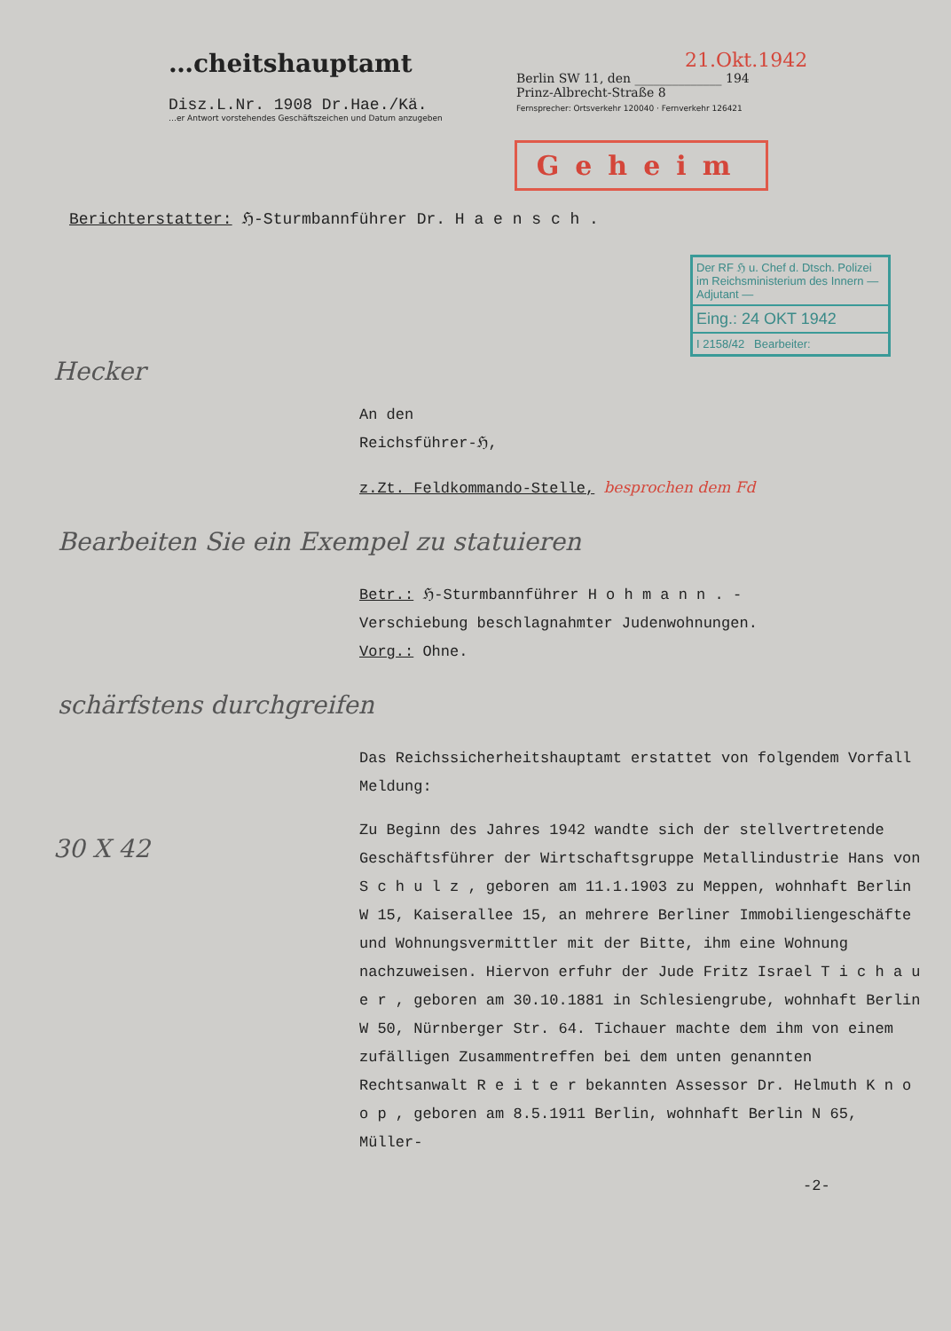…cheitshauptamt
Disz.L.Nr. 1908 Dr.Hae./Kä.
…er Antwort vorstehendes Geschäftszeichen und Datum anzugeben
21.Okt.1942
Berlin SW 11, den ______________ 194
Prinz-Albrecht-Straße 8
Fernsprecher: Ortsverkehr 120040 · Fernverkehr 126421
Geheim
Berichterstatter: ℌ-Sturmbannführer Dr. H a e n s c h .
Der RF ℌ u. Chef d. Dtsch. Polizei im Reichsministerium des Innern — Adjutant —
Eing.: 24 OKT 1942
I 2158/42 Bearbeiter:
Hecker
An den
Reichsführer-ℌ,
z.Zt. Feldkommando-Stelle, besprochen dem Fd
Bearbeiten Sie ein Exempel zu statuieren
Betr.: ℌ-Sturmbannführer H o h m a n n . -
Verschiebung beschlagnahmter Judenwohnungen.
Vorg.: Ohne.
schärfstens durchgreifen
Das Reichssicherheitshauptamt erstattet von folgendem Vorfall Meldung:
Zu Beginn des Jahres 1942 wandte sich der stellvertretende Geschäftsführer der Wirtschaftsgruppe Metallindustrie Hans von S c h u l z , geboren am 11.1.1903 zu Meppen, wohnhaft Berlin W 15, Kaiserallee 15, an mehrere Berliner Immobiliengeschäfte und Wohnungsvermittler mit der Bitte, ihm eine Wohnung nachzuweisen. Hiervon erfuhr der Jude Fritz Israel T i c h a u e r , geboren am 30.10.1881 in Schlesiengrube, wohnhaft Berlin W 50, Nürnberger Str. 64. Tichauer machte dem ihm von einem zufälligen Zusammentreffen bei dem unten genannten Rechtsanwalt R e i t e r bekannten Assessor Dr. Helmuth K n o o p , geboren am 8.5.1911 Berlin, wohnhaft Berlin N 65, Müller-
-2-
30 X 42